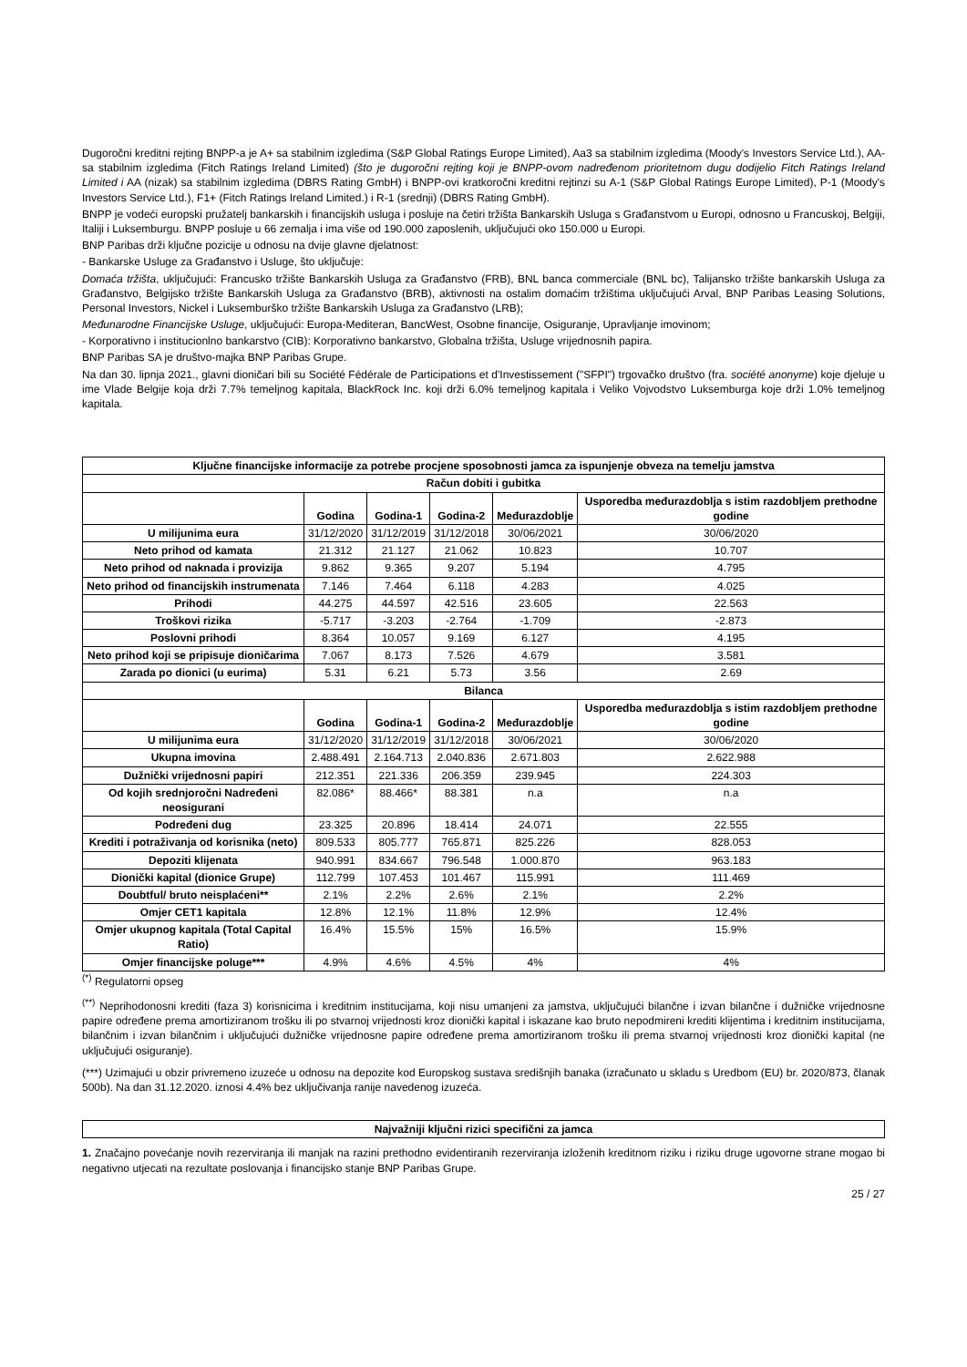Dugoročni kreditni rejting BNPP-a je A+ sa stabilnim izgledima (S&P Global Ratings Europe Limited), Aa3 sa stabilnim izgledima (Moody's Investors Service Ltd.), AA- sa stabilnim izgledima (Fitch Ratings Ireland Limited) (što je dugoročni rejting koji je BNPP-ovom nadređenom prioritetnom dugu dodijelio Fitch Ratings Ireland Limited i AA (nizak) sa stabilnim izgledima (DBRS Rating GmbH) i BNPP-ovi kratkoročni kreditni rejtinzi su A-1 (S&P Global Ratings Europe Limited), P-1 (Moody's Investors Service Ltd.), F1+ (Fitch Ratings Ireland Limited.) i R-1 (srednji) (DBRS Rating GmbH).
BNPP je vodeći europski pružatelj bankarskih i financijskih usluga i posluje na četiri tržišta Bankarskih Usluga s Građanstvom u Europi, odnosno u Francuskoj, Belgiji, Italiji i Luksemburgu. BNPP posluje u 66 zemalja i ima više od 190.000 zaposlenih, uključujući oko 150.000 u Europi.
BNP Paribas drži ključne pozicije u odnosu na dvije glavne djelatnost:
- Bankarske Usluge za Građanstvo i Usluge, što uključuje:
Domaća tržišta, uključujući: Francusko tržište Bankarskih Usluga za Građanstvo (FRB), BNL banca commerciale (BNL bc), Talijansko tržište bankarskih Usluga za Građanstvo, Belgijsko tržište Bankarskih Usluga za Građanstvo (BRB), aktivnosti na ostalim domaćim tržištima uključujući Arval, BNP Paribas Leasing Solutions, Personal Investors, Nickel i Luksemburško tržište Bankarskih Usluga za Građanstvo (LRB);
Međunarodne Financijske Usluge, uključujući: Europa-Mediteran, BancWest, Osobne financije, Osiguranje, Upravljanje imovinom;
- Korporativno i institucionlno bankarstvo (CIB): Korporativno bankarstvo, Globalna tržišta, Usluge vrijednosnih papira.
BNP Paribas SA je društvo-majka BNP Paribas Grupe.
Na dan 30. lipnja 2021., glavni dioničari bili su Société Fédérale de Participations et d'Investissement ("SFPI") trgovačko društvo (fra. société anonyme) koje djeluje u ime Vlade Belgije koja drži 7.7% temeljnog kapitala, BlackRock Inc. koji drži 6.0% temeljnog kapitala i Veliko Vojvodstvo Luksemburga koje drži 1.0% temeljnog kapitala.
| Ključne financijske informacije za potrebe procjene sposobnosti jamca za ispunjenje obveza na temelju jamstva | | | | | |
| --- | --- | --- | --- | --- | --- |
| Račun dobiti i gubitka | | | | | |
| | Godina | Godina-1 | Godina-2 | Međurazdoblje | Usporedba međurazdoblja s istim razdobljem prethodne godine |
| U milijunima eura | 31/12/2020 | 31/12/2019 | 31/12/2018 | 30/06/2021 | 30/06/2020 |
| Neto prihod od kamata | 21.312 | 21.127 | 21.062 | 10.823 | 10.707 |
| Neto prihod od naknada i provizija | 9.862 | 9.365 | 9.207 | 5.194 | 4.795 |
| Neto prihod od financijskih instrumenata | 7.146 | 7.464 | 6.118 | 4.283 | 4.025 |
| Prihodi | 44.275 | 44.597 | 42.516 | 23.605 | 22.563 |
| Troškovi rizika | -5.717 | -3.203 | -2.764 | -1.709 | -2.873 |
| Poslovni prihodi | 8.364 | 10.057 | 9.169 | 6.127 | 4.195 |
| Neto prihod koji se pripisuje dioničarima | 7.067 | 8.173 | 7.526 | 4.679 | 3.581 |
| Zarada po dionici (u eurima) | 5.31 | 6.21 | 5.73 | 3.56 | 2.69 |
| Bilanca | | | | | |
| | Godina | Godina-1 | Godina-2 | Međurazdoblje | Usporedba međurazdoblja s istim razdobljem prethodne godine |
| U milijunima eura | 31/12/2020 | 31/12/2019 | 31/12/2018 | 30/06/2021 | 30/06/2020 |
| Ukupna imovina | 2.488.491 | 2.164.713 | 2.040.836 | 2.671.803 | 2.622.988 |
| Dužnički vrijednosni papiri | 212.351 | 221.336 | 206.359 | 239.945 | 224.303 |
| Od kojih srednjoročni Nadređeni neosigurani | 82.086* | 88.466* | 88.381 | n.a | n.a |
| Podređeni dug | 23.325 | 20.896 | 18.414 | 24.071 | 22.555 |
| Krediti i potraživanja od korisnika (neto) | 809.533 | 805.777 | 765.871 | 825.226 | 828.053 |
| Depoziti klijenata | 940.991 | 834.667 | 796.548 | 1.000.870 | 963.183 |
| Dionički kapital (dionice Grupe) | 112.799 | 107.453 | 101.467 | 115.991 | 111.469 |
| Doubtful/ bruto neisplaćeni** | 2.1% | 2.2% | 2.6% | 2.1% | 2.2% |
| Omjer CET1 kapitala | 12.8% | 12.1% | 11.8% | 12.9% | 12.4% |
| Omjer ukupnog kapitala (Total Capital Ratio) | 16.4% | 15.5% | 15% | 16.5% | 15.9% |
| Omjer financijske poluge*** | 4.9% | 4.6% | 4.5% | 4% | 4% |
<sup>(*)</sup> Regulatorni opseg
<sup>(**)</sup> Neprihodonosni krediti (faza 3) korisnicima i kreditnim institucijama, koji nisu umanjeni za jamstva, uključujući bilančne i izvan bilančne i dužničke vrijednosne papire određene prema amortiziranom trošku ili po stvarnoj vrijednosti kroz dionički kapital i iskazane kao bruto nepodmireni krediti klijentima i kreditnim institucijama, bilančnim i izvan bilančnim i uključujući dužničke vrijednosne papire određene prema amortiziranom trošku ili prema stvarnoj vrijednosti kroz dionički kapital (ne uključujući osiguranje).
(***) Uzimajući u obzir privremeno izuzeće u odnosu na depozite kod Europskog sustava središnjih banaka (izračunato u skladu s Uredbom (EU) br. 2020/873, članak 500b). Na dan 31.12.2020. iznosi 4.4% bez uključivanja ranije navedenog izuzeća.
Najvažniji ključni rizici specifični za jamca
1. Značajno povećanje novih rezerviranja ili manjak na razini prethodno evidentiranih rezerviranja izloženih kreditnom riziku i riziku druge ugovorne strane mogao bi negativno utjecati na rezultate poslovanja i financijsko stanje BNP Paribas Grupe.
25 / 27